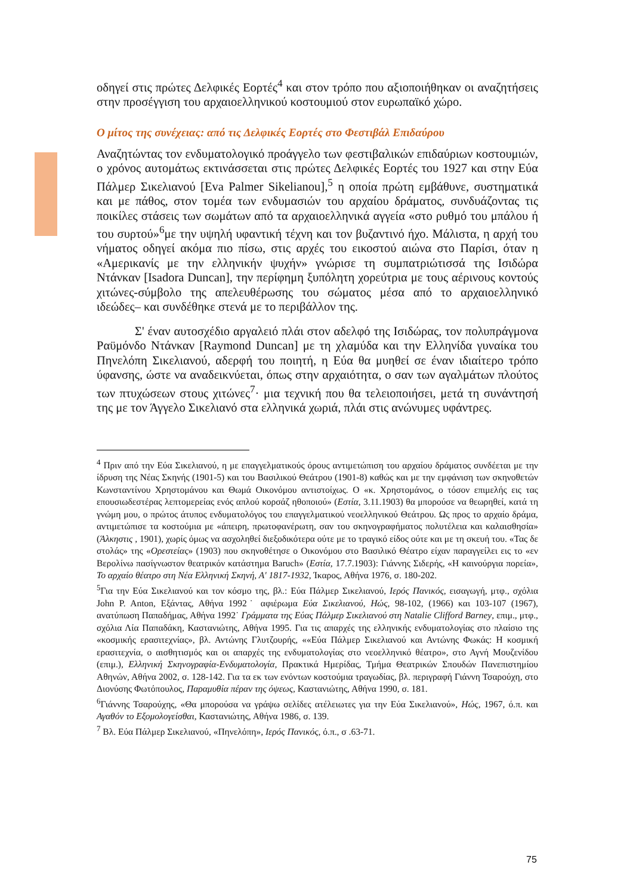οδηγεί στις πρώτες Δελφικές Εορτές<sup>4</sup> και στον τρόπο που αξιοποιήθηκαν οι αναζητήσεις στην προσέγγιση του αρχαιοελληνικού κοστουμιού στον ευρωπαϊκό χώρο.
Ο μίτος της συνέχειας: από τις Δελφικές Εορτές στο Φεστιβάλ Επιδαύρου
Αναζητώντας τον ενδυματολογικό προάγγελο των φεστιβαλικών επιδαύριων κοστουμιών, ο χρόνος αυτομάτως εκτινάσσεται στις πρώτες Δελφικές Εορτές του 1927 και στην Εύα Πάλμερ Σικελιανού [Eva Palmer Sikelianou],<sup>5</sup> η οποία πρώτη εμβάθυνε, συστηματικά και με πάθος, στον τομέα των ενδυμασιών του αρχαίου δράματος, συνδυάζοντας τις ποικίλες στάσεις των σωμάτων από τα αρχαιοελληνικά αγγεία «στο ρυθμό του μπάλου ή του συρτού»<sup>6</sup>με την υψηλή υφαντική τέχνη και τον βυζαντινό ήχο. Μάλιστα, η αρχή του νήματος οδηγεί ακόμα πιο πίσω, στις αρχές του εικοστού αιώνα στο Παρίσι, όταν η «Αμερικανίς με την ελληνικήν ψυχήν» γνώρισε τη συμπατριώτισσά της Ισιδώρα Ντάνκαν [Isadora Duncan], την περίφημη ξυπόλητη χορεύτρια με τους αέρινους κοντούς χιτώνες-σύμβολο της απελευθέρωσης του σώματος μέσα από το αρχαιοελληνικό ιδεώδες– και συνδέθηκε στενά με το περιβάλλον της.
Σ' έναν αυτοσχέδιο αργαλειό πλάι στον αδελφό της Ισιδώρας, τον πολυπράγμονα Ραϋμόνδο Ντάνκαν [Raymond Duncan] με τη χλαμύδα και την Ελληνίδα γυναίκα του Πηνελόπη Σικελιανού, αδερφή του ποιητή, η Εύα θα μυηθεί σε έναν ιδιαίτερο τρόπο ύφανσης, ώστε να αναδεικνύεται, όπως στην αρχαιότητα, ο σαν των αγαλμάτων πλούτος των πτυχώσεων στους χιτώνες<sup>7</sup>· μια τεχνική που θα τελειοποιήσει, μετά τη συνάντησή της με τον Άγγελο Σικελιανό στα ελληνικά χωριά, πλάι στις ανώνυμες υφάντρες.
<sup>4</sup> Πριν από την Εύα Σικελιανού, η με επαγγελματικούς όρους αντιμετώπιση του αρχαίου δράματος συνδέεται με την ίδρυση της Νέας Σκηνής (1901-5) και του Βασιλικού Θεάτρου (1901-8) καθώς και με την εμφάνιση των σκηνοθετών Κωνσταντίνου Χρηστομάνου και Θωμά Οικονόμου αντιστοίχως. Ο «κ. Χρηστομάνος, ο τόσον επιμελής εις τας επουσιωδεστέρας λεπτομερείας ενός απλού κορσάζ ηθοποιού» (Εστία, 3.11.1903) θα μπορούσε να θεωρηθεί, κατά τη γνώμη μου, ο πρώτος άτυπος ενδυματολόγος του επαγγελματικού νεοελληνικού Θεάτρου. Ως προς το αρχαίο δράμα, αντιμετώπισε τα κοστούμια με «άπειρη, πρωτοφανέρωτη, σαν του σκηνογραφήματος πολυτέλεια και καλαισθησία» (Άλκηστις , 1901), χωρίς όμως να ασχοληθεί διεξοδικότερα ούτε με το τραγικό είδος ούτε και με τη σκευή του. «Τας δε στολάς» της «Ορεστείας» (1903) που σκηνοθέτησε ο Οικονόμου στο Βασιλικό Θέατρο είχαν παραγγείλει εις το «εν Βερολίνω πασίγνωστον θεατρικόν κατάστημα Baruch» (Εστία, 17.7.1903): Γιάννης Σιδερής, «Η καινούργια πορεία», Το αρχαίο θέατρο στη Νέα Ελληνική Σκηνή, Α' 1817-1932, Ίκαρος, Αθήνα 1976, σ. 180-202.
<sup>5</sup> Για την Εύα Σικελιανού και τον κόσμο της, βλ.: Εύα Πάλμερ Σικελιανού, Ιερός Πανικός, εισαγωγή, μτφ., σχόλια John P. Anton, Εξάντας, Αθήνα 1992˙ αφιέρωμα Εύα Σικελιανού, Ηώς, 98-102, (1966) και 103-107 (1967), ανατύπωση Παπαδήμας, Αθήνα 1992˙ Γράμματα της Εύας Πάλμερ Σικελιανού στη Natalie Clifford Barney, επιμ., μτφ., σχόλια Λία Παπαδάκη, Καστανιώτης, Αθήνα 1995. Για τις απαρχές της ελληνικής ενδυματολογίας στο πλαίσιο της «κοσμικής ερασιτεχνίας», βλ. Αντώνης Γλυτζουρής, ««Εύα Πάλμερ Σικελιανού και Αντώνης Φωκάς: Η κοσμική ερασιτεχνία, ο αισθητισμός και οι απαρχές της ενδυματολογίας στο νεοελληνικό θέατρο», στο Αγνή Μουζενίδου (επιμ.), Ελληνική Σκηνογραφία-Ενδυματολογία, Πρακτικά Ημερίδας, Τμήμα Θεατρικών Σπουδών Πανεπιστημίου Αθηνών, Αθήνα 2002, σ. 128-142. Για τα εκ των ενόντων κοστούμια τραγωδίας, βλ. περιγραφή Γιάννη Τσαρούχη, στο Διονύσης Φωτόπουλος, Παραμυθία πέραν της όψεως, Καστανιώτης, Αθήνα 1990, σ. 181.
<sup>6</sup> Γιάννης Τσαρούχης, «Θα μπορούσα να γράψω σελίδες ατέλειωτες για την Εύα Σικελιανού», Ηώς, 1967, ό.π. και Αγαθόν το Εξομολογείσθαι, Καστανιώτης, Αθήνα 1986, σ. 139.
<sup>7</sup> Βλ. Εύα Πάλμερ Σικελιανού, «Πηνελόπη», Ιερός Πανικός, ό.π., σ .63-71.
75